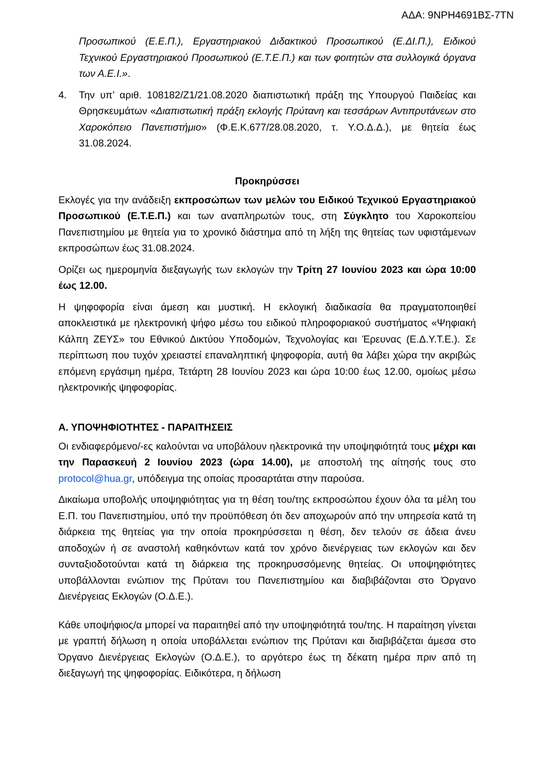ΑΔΑ: 9ΝΡΗ4691ΒΣ-7ΤΝ
Προσωπικού (Ε.Ε.Π.), Εργαστηριακού Διδακτικού Προσωπικού (Ε.ΔΙ.Π.), Ειδικού Τεχνικού Εργαστηριακού Προσωπικού (Ε.Τ.Ε.Π.) και των φοιτητών στα συλλογικά όργανα των Α.Ε.Ι.».
4. Την υπ’ αριθ. 108182/Ζ1/21.08.2020 διαπιστωτική πράξη της Υπουργού Παιδείας και Θρησκευμάτων «Διαπιστωτική πράξη εκλογής Πρύτανη και τεσσάρων Αντιπρυτάνεων στο Χαροκόπειο Πανεπιστήμιο» (Φ.Ε.Κ.677/28.08.2020, τ. Υ.Ο.Δ.Δ.), με θητεία έως 31.08.2024.
Προκηρύσσει
Εκλογές για την ανάδειξη εκπροσώπων των μελών του Ειδικού Τεχνικού Εργαστηριακού Προσωπικού (Ε.Τ.Ε.Π.) και των αναπληρωτών τους, στη Σύγκλητο του Χαροκοπείου Πανεπιστημίου με θητεία για το χρονικό διάστημα από τη λήξη της θητείας των υφιστάμενων εκπροσώπων έως 31.08.2024.
Ορίζει ως ημερομηνία διεξαγωγής των εκλογών την Τρίτη 27 Ιουνίου 2023 και ώρα 10:00 έως 12.00.
Η ψηφοφορία είναι άμεση και μυστική. Η εκλογική διαδικασία θα πραγματοποιηθεί αποκλειστικά με ηλεκτρονική ψήφο μέσω του ειδικού πληροφοριακού συστήματος «Ψηφιακή Κάλπη ΖΕΥΣ» του Εθνικού Δικτύου Υποδομών, Τεχνολογίας και Έρευνας (Ε.Δ.Υ.Τ.Ε.). Σε περίπτωση που τυχόν χρειαστεί επαναληπτική ψηφοφορία, αυτή θα λάβει χώρα την ακριβώς επόμενη εργάσιμη ημέρα, Τετάρτη 28 Ιουνίου 2023 και ώρα 10:00 έως 12.00, ομοίως μέσω ηλεκτρονικής ψηφοφορίας.
Α. ΥΠΟΨΗΦΙΟΤΗΤΕΣ - ΠΑΡΑΙΤΗΣΕΙΣ
Οι ενδιαφερόμενο/-ες καλούνται να υποβάλουν ηλεκτρονικά την υποψηφιότητά τους μέχρι και την Παρασκευή 2 Ιουνίου 2023 (ώρα 14.00), με αποστολή της αίτησής τους στο protocol@hua.gr, υπόδειγμα της οποίας προσαρτάται στην παρούσα.
Δικαίωμα υποβολής υποψηφιότητας για τη θέση του/της εκπροσώπου έχουν όλα τα μέλη του Ε.Π. του Πανεπιστημίου, υπό την προϋπόθεση ότι δεν αποχωρούν από την υπηρεσία κατά τη διάρκεια της θητείας για την οποία προκηρύσσεται η θέση, δεν τελούν σε άδεια άνευ αποδοχών ή σε αναστολή καθηκόντων κατά τον χρόνο διενέργειας των εκλογών και δεν συνταξιοδοτούνται κατά τη διάρκεια της προκηρυσσόμενης θητείας. Οι υποψηφιότητες υποβάλλονται ενώπιον της Πρύτανι του Πανεπιστημίου και διαβιβάζονται στο Όργανο Διενέργειας Εκλογών (Ο.Δ.Ε.).
Κάθε υποψήφιος/α μπορεί να παραιτηθεί από την υποψηφιότητά του/της. Η παραίτηση γίνεται με γραπτή δήλωση η οποία υποβάλλεται ενώπιον της Πρύτανι και διαβιβάζεται άμεσα στο Όργανο Διενέργειας Εκλογών (Ο.Δ.Ε.), το αργότερο έως τη δέκατη ημέρα πριν από τη διεξαγωγή της ψηφοφορίας. Ειδικότερα, η δήλωση